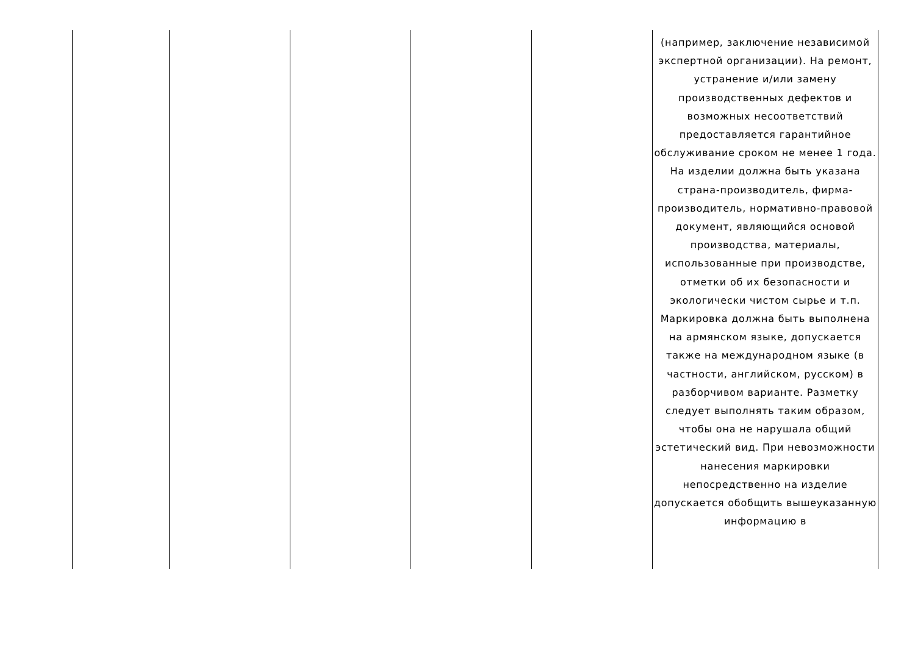| | | | | | (например, заключение независимой экспертной организации). На ремонт, устранение и/или замену производственных дефектов и возможных несоответствий предоставляется гарантийное обслуживание сроком не менее 1 года. На изделии должна быть указана страна-производитель, фирма-производитель, нормативно-правовой документ, являющийся основой производства, материалы, использованные при производстве, отметки об их безопасности и экологически чистом сырье и т.п. Маркировка должна быть выполнена на армянском языке, допускается также на международном языке (в частности, английском, русском) в разборчивом варианте. Разметку следует выполнять таким образом, чтобы она не нарушала общий эстетический вид. При невозможности нанесения маркировки непосредственно на изделие допускается обобщить вышеуказанную информацию в |